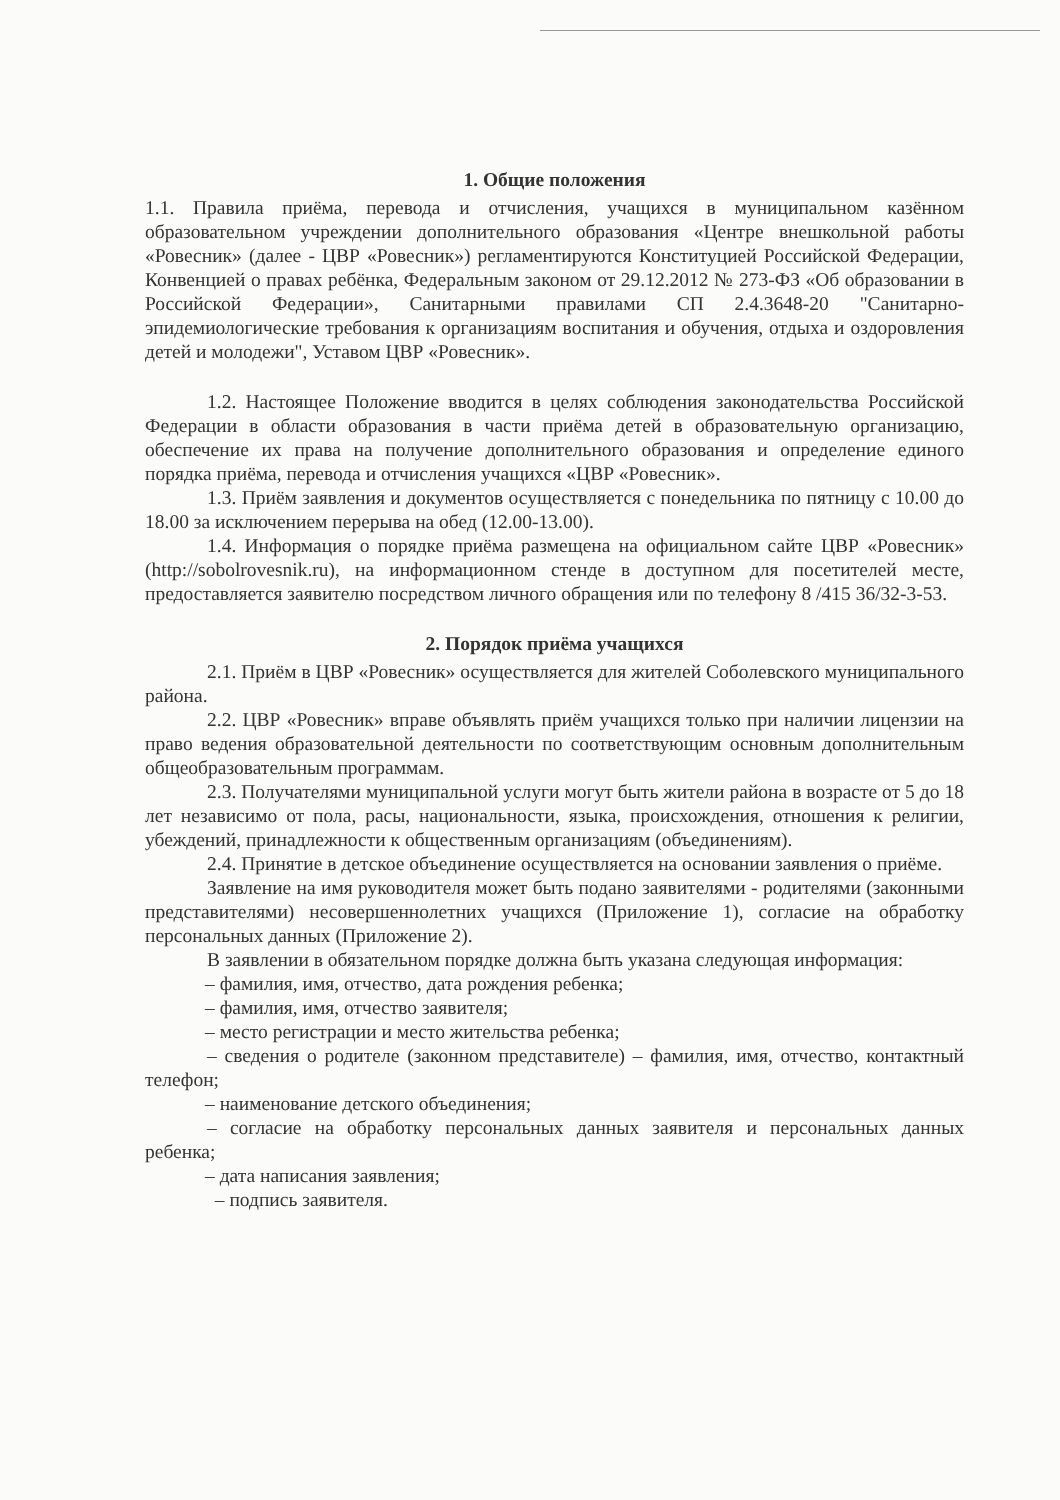1. Общие положения
1.1. Правила приёма, перевода и отчисления, учащихся в муниципальном казённом образовательном учреждении дополнительного образования «Центре внешкольной работы «Ровесник» (далее - ЦВР «Ровесник») регламентируются Конституцией Российской Федерации, Конвенцией о правах ребёнка, Федеральным законом от 29.12.2012 № 273-ФЗ «Об образовании в Российской Федерации», Санитарными правилами СП 2.4.3648-20 "Санитарно-эпидемиологические требования к организациям воспитания и обучения, отдыха и оздоровления детей и молодежи", Уставом ЦВР «Ровесник».
1.2. Настоящее Положение вводится в целях соблюдения законодательства Российской Федерации в области образования в части приёма детей в образовательную организацию, обеспечение их права на получение дополнительного образования и определение единого порядка приёма, перевода и отчисления учащихся «ЦВР «Ровесник».
1.3. Приём заявления и документов осуществляется с понедельника по пятницу с 10.00 до 18.00 за исключением перерыва на обед (12.00-13.00).
1.4. Информация о порядке приёма размещена на официальном сайте ЦВР «Ровесник» (http://sobolrovesnik.ru), на информационном стенде в доступном для посетителей месте, предоставляется заявителю посредством личного обращения или по телефону 8 /415 36/32-3-53.
2. Порядок приёма учащихся
2.1. Приём в ЦВР «Ровесник» осуществляется для жителей Соболевского муниципального района.
2.2. ЦВР «Ровесник» вправе объявлять приём учащихся только при наличии лицензии на право ведения образовательной деятельности по соответствующим основным дополнительным общеобразовательным программам.
2.3. Получателями муниципальной услуги могут быть жители района в возрасте от 5 до 18 лет независимо от пола, расы, национальности, языка, происхождения, отношения к религии, убеждений, принадлежности к общественным организациям (объединениям).
2.4. Принятие в детское объединение осуществляется на основании заявления о приёме.
Заявление на имя руководителя может быть подано заявителями - родителями (законными представителями) несовершеннолетних учащихся (Приложение 1), согласие на обработку персональных данных (Приложение 2).
В заявлении в обязательном порядке должна быть указана следующая информация:
– фамилия, имя, отчество, дата рождения ребенка;
– фамилия, имя, отчество заявителя;
– место регистрации и место жительства ребенка;
– сведения о родителе (законном представителе) – фамилия, имя, отчество, контактный телефон;
– наименование детского объединения;
– согласие на обработку персональных данных заявителя и персональных данных ребенка;
– дата написания заявления;
– подпись заявителя.